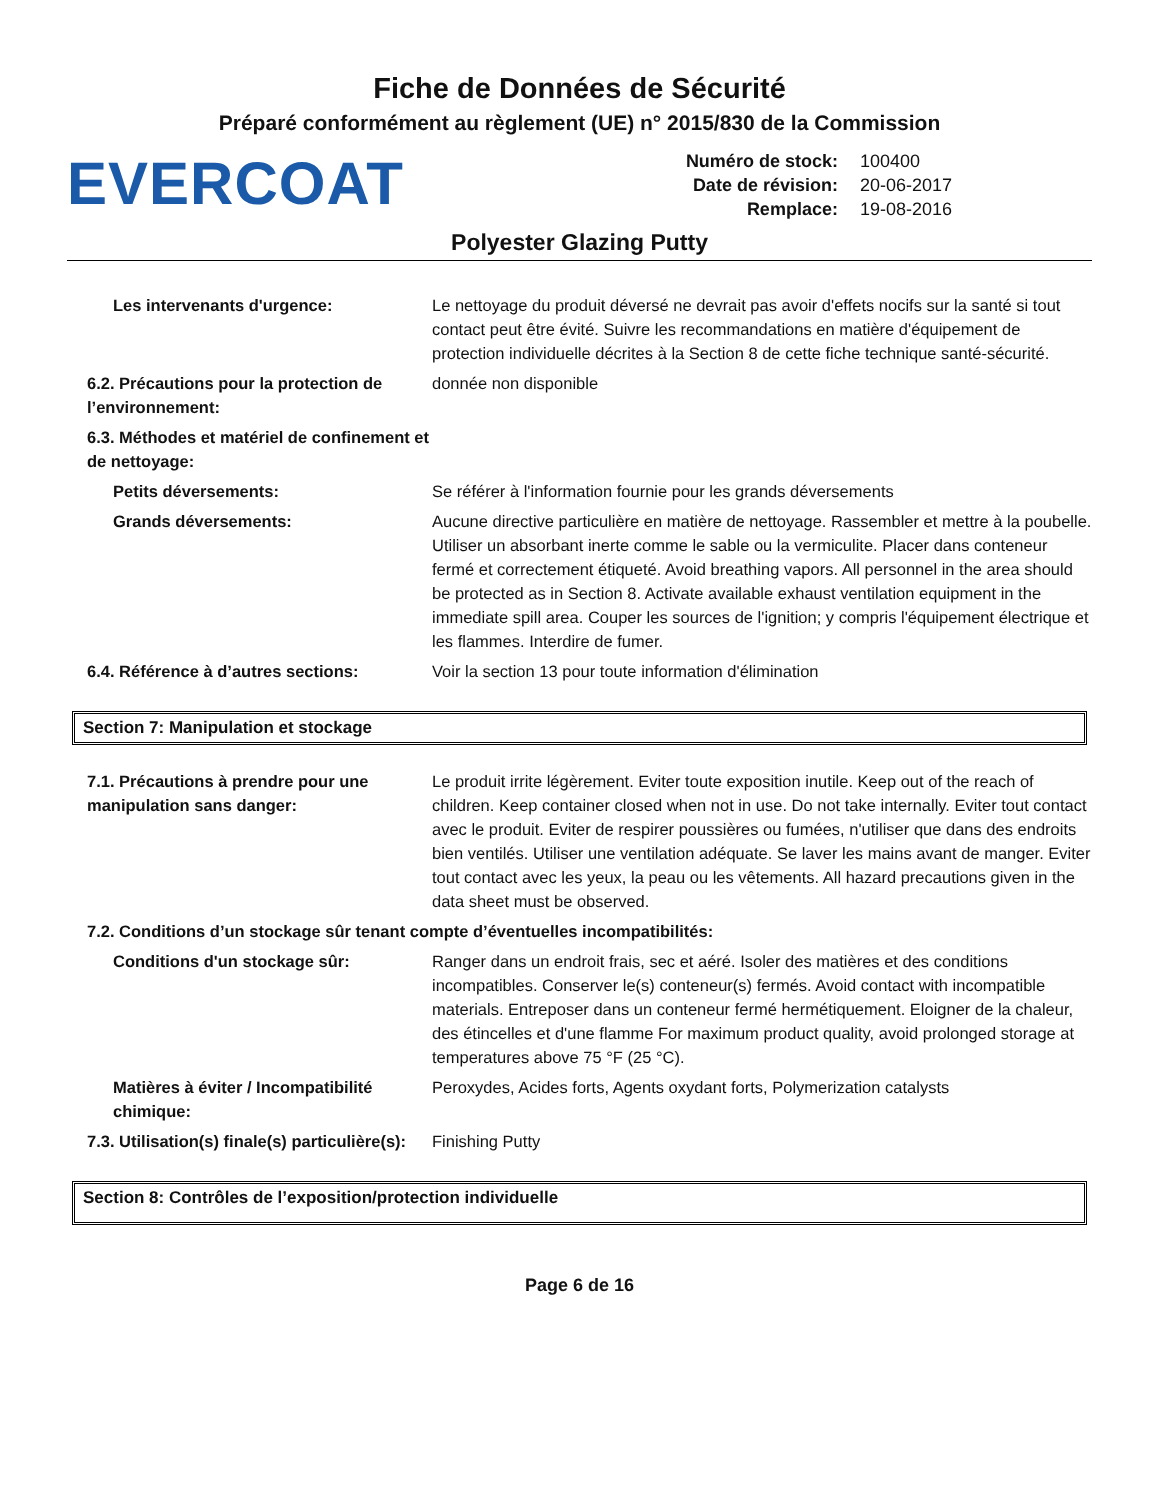Fiche de Données de Sécurité
Préparé conformément au règlement (UE) n° 2015/830 de la Commission
EVERCOAT
Numéro de stock: 100400
Date de révision: 20-06-2017
Remplace: 19-08-2016
Polyester Glazing Putty
Les intervenants d'urgence: Le nettoyage du produit déversé ne devrait pas avoir d'effets nocifs sur la santé si tout contact peut être évité. Suivre les recommandations en matière d'équipement de protection individuelle décrites à la Section 8 de cette fiche technique santé-sécurité.
6.2. Précautions pour la protection de l’environnement:
donnée non disponible
6.3. Méthodes et matériel de confinement et de nettoyage:
Petits déversements: Se référer à l'information fournie pour les grands déversements
Grands déversements: Aucune directive particulière en matière de nettoyage. Rassembler et mettre à la poubelle. Utiliser un absorbant inerte comme le sable ou la vermiculite. Placer dans conteneur fermé et correctement étiqueté. Avoid breathing vapors. All personnel in the area should be protected as in Section 8. Activate available exhaust ventilation equipment in the immediate spill area. Couper les sources de l'ignition; y compris l'équipement électrique et les flammes. Interdire de fumer.
6.4. Référence à d’autres sections: Voir la section 13 pour toute information d'élimination
Section 7: Manipulation et stockage
7.1. Précautions à prendre pour une manipulation sans danger:
Le produit irrite légèrement. Eviter toute exposition inutile. Keep out of the reach of children. Keep container closed when not in use. Do not take internally. Eviter tout contact avec le produit. Eviter de respirer poussières ou fumées, n'utiliser que dans des endroits bien ventilés. Utiliser une ventilation adéquate. Se laver les mains avant de manger. Eviter tout contact avec les yeux, la peau ou les vêtements. All hazard precautions given in the data sheet must be observed.
7.2. Conditions d’un stockage sûr tenant compte d’éventuelles incompatibilités:
Conditions d'un stockage sûr: Ranger dans un endroit frais, sec et aéré. Isoler des matières et des conditions incompatibles. Conserver le(s) conteneur(s) fermés. Avoid contact with incompatible materials. Entreposer dans un conteneur fermé hermétiquement. Eloigner de la chaleur, des étincelles et d'une flamme For maximum product quality, avoid prolonged storage at temperatures above 75 °F (25 °C).
Matières à éviter / Incompatibilité chimique:
Peroxydes, Acides forts, Agents oxydant forts, Polymerization catalysts
7.3. Utilisation(s) finale(s) particulière(s):
Finishing Putty
Section 8: Contrôles de l’exposition/protection individuelle
Page 6 de 16